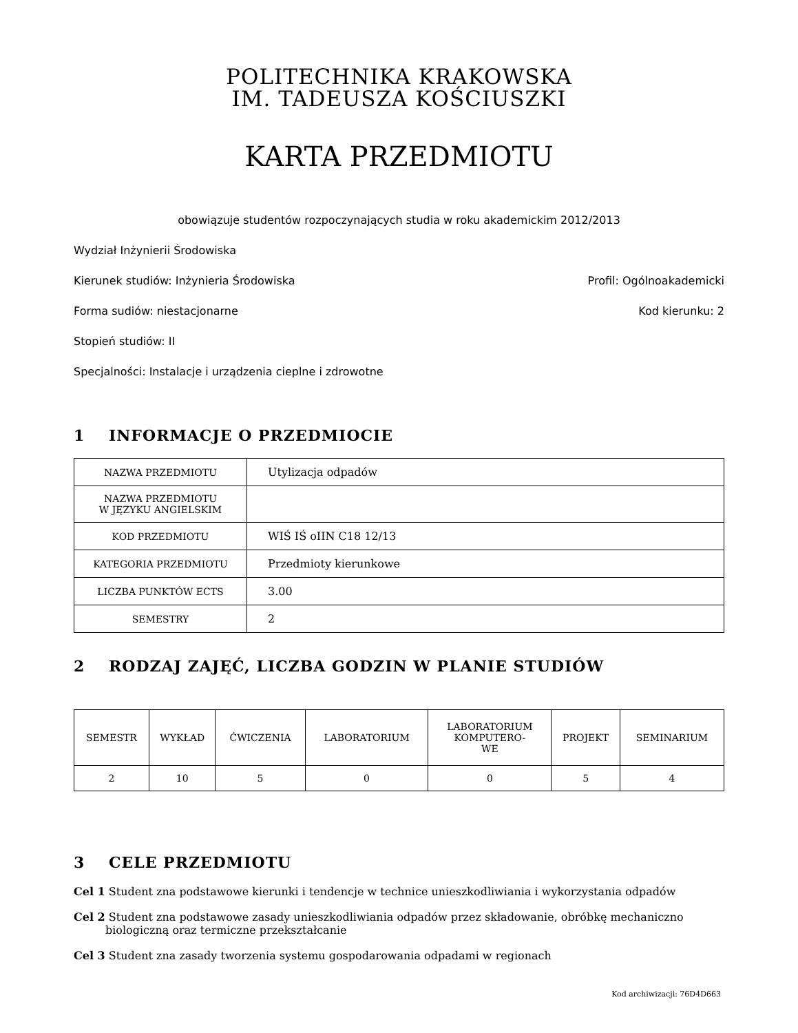POLITECHNIKA KRAKOWSKA
IM. TADEUSZA KOŚCIUSZKI
KARTA PRZEDMIOTU
obowiązuje studentów rozpoczynających studia w roku akademickim 2012/2013
Wydział Inżynierii Środowiska
Kierunek studiów: Inżynieria Środowiska Profil: Ogólnoakademicki
Forma sudiów: niestacjonarne Kod kierunku: 2
Stopień studiów: II
Specjalności: Instalacje i urządzenia cieplne i zdrowotne
1 INFORMACJE O PRZEDMIOCIE
| NAZWA PRZEDMIOTU | Utylizacja odpadów |
| NAZWA PRZEDMIOTU W JĘZYKU ANGIELSKIM | |
| KOD PRZEDMIOTU | WIŚ IŚ oIIN C18 12/13 |
| KATEGORIA PRZEDMIOTU | Przedmioty kierunkowe |
| LICZBA PUNKTÓW ECTS | 3.00 |
| SEMESTRY | 2 |
2 RODZAJ ZAJĘĆ, LICZBA GODZIN W PLANIE STUDIÓW
| SEMESTR | WYKŁAD | ĆWICZENIA | LABORATORIUM | LABORATORIUM KOMPUTERO- WE | PROJEKT | SEMINARIUM |
| --- | --- | --- | --- | --- | --- | --- |
| 2 | 10 | 5 | 0 | 0 | 5 | 4 |
3 CELE PRZEDMIOTU
Cel 1 Student zna podstawowe kierunki i tendencje w technice unieszkodliwiania i wykorzystania odpadów
Cel 2 Student zna podstawowe zasady unieszkodliwiania odpadów przez składowanie, obróbkę mechaniczno biologiczną oraz termiczne przekształcanie
Cel 3 Student zna zasady tworzenia systemu gospodarowania odpadami w regionach
Kod archiwizacji: 76D4D663